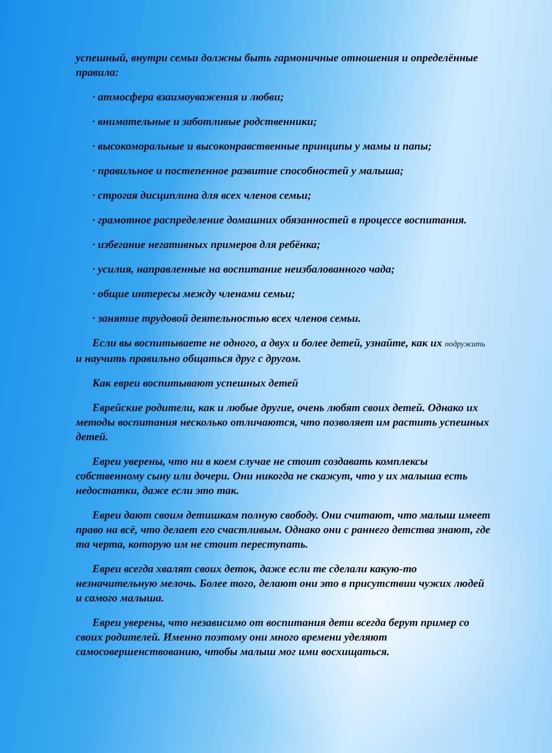успешный, внутри семьи должны быть гармоничные отношения и определённые правила:
· атмосфера взаимоуважения и любви;
· внимательные и заботливые родственники;
· высокоморальные и высоконравственные принципы у мамы и папы;
· правильное и постепенное развитие способностей у малыша;
· строгая дисциплина для всех членов семьи;
· грамотное распределение домашних обязанностей в процессе воспитания.
· избегание негативных примеров для ребёнка;
· усилия, направленные на воспитание неизбалованного чада;
· общие интересы между членами семьи;
· занятие трудовой деятельностью всех членов семьи.
Если вы воспитываете не одного, а двух и более детей, узнайте, как их подружить и научить правильно общаться друг с другом.
Как евреи воспитывают успешных детей
Еврейские родители, как и любые другие, очень любят своих детей. Однако их методы воспитания несколько отличаются, что позволяет им растить успешных детей.
Евреи уверены, что ни в коем случае не стоит создавать комплексы собственному сыну или дочери. Они никогда не скажут, что у их малыша есть недостатки, даже если это так.
Евреи дают своим детишкам полную свободу. Они считают, что малыш имеет право на всё, что делает его счастливым. Однако они с раннего детства знают, где та черта, которую им не стоит переступать.
Евреи всегда хвалят своих деток, даже если те сделали какую-то незначительную мелочь. Более того, делают они это в присутствии чужих людей и самого малыша.
Евреи уверены, что независимо от воспитания дети всегда берут пример со своих родителей. Именно поэтому они много времени уделяют самосовершенствованию, чтобы малыш мог ими восхищаться.